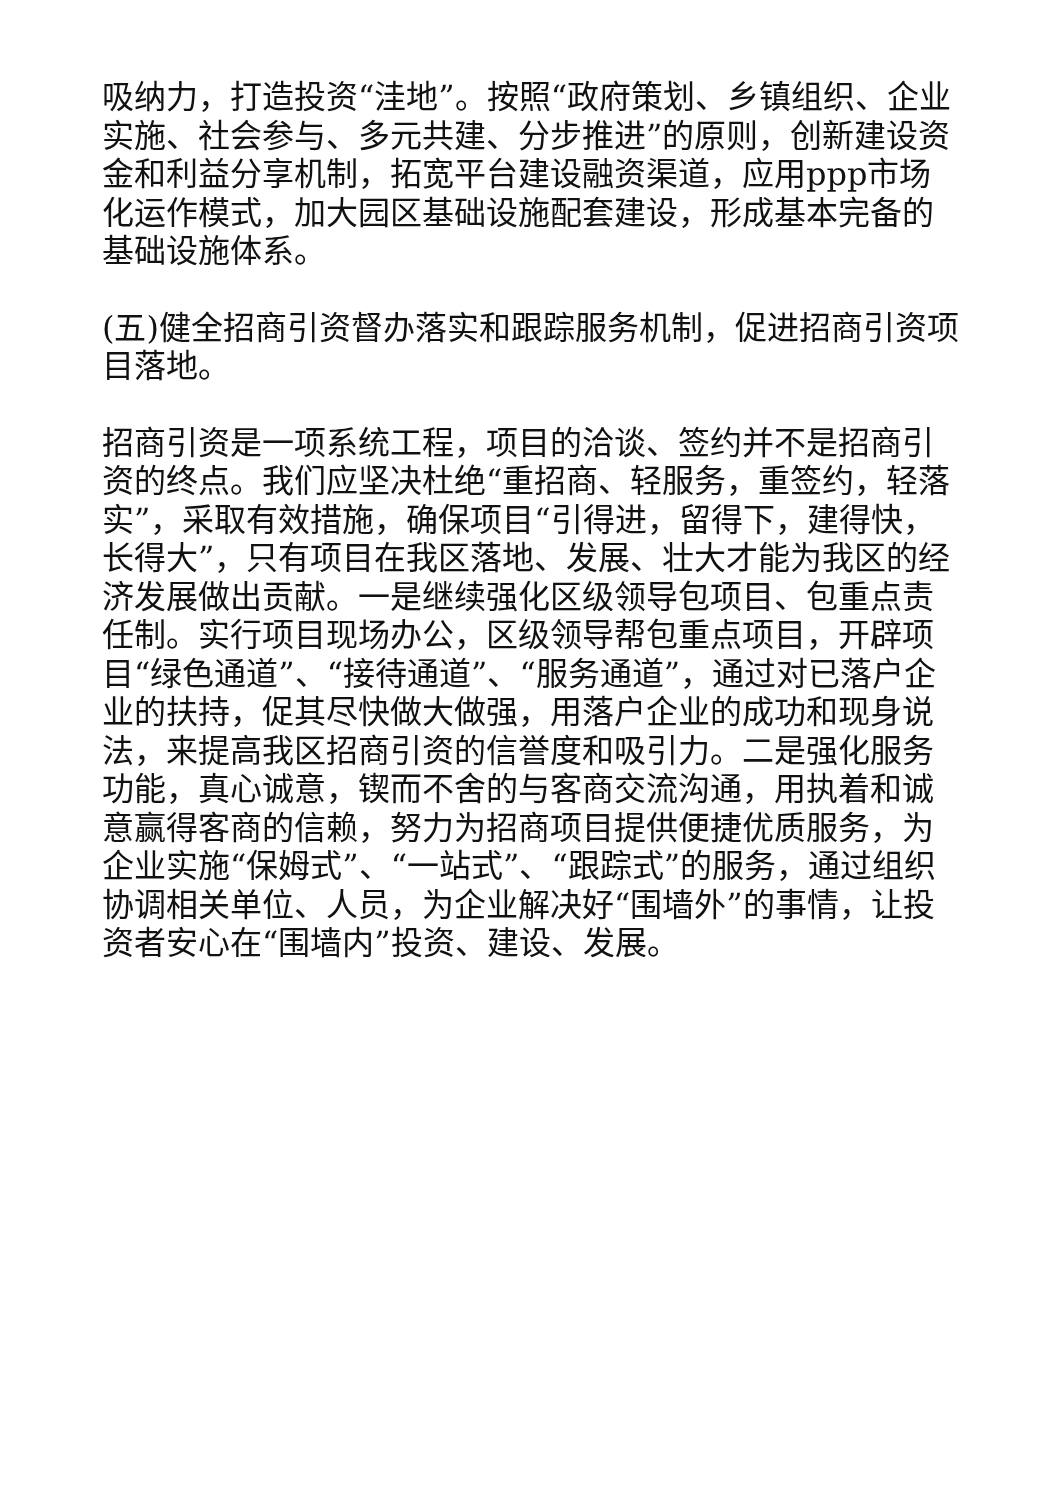吸纳力，打造投资“洼地”。按照“政府策划、乡镇组织、企业实施、社会参与、多元共建、分步推进”的原则，创新建设资金和利益分享机制，拓宽平台建设融资渠道，应用ppp市场化运作模式，加大园区基础设施配套建设，形成基本完备的基础设施体系。
(五)健全招商引资督办落实和跟踪服务机制，促进招商引资项目落地。
招商引资是一项系统工程，项目的洽谈、签约并不是招商引资的终点。我们应坚决杜绝“重招商、轻服务，重签约，轻落实”，采取有效措施，确保项目“引得进，留得下，建得快，长得大”，只有项目在我区落地、发展、壮大才能为我区的经济发展做出贡献。一是继续强化区级领导包项目、包重点责任制。实行项目现场办公，区级领导帮包重点项目，开辟项目“绿色通道”、“接待通道”、“服务通道”，通过对已落户企业的扶持，促其尽快做大做强，用落户企业的成功和现身说法，来提高我区招商引资的信誉度和吸引力。二是强化服务功能，真心诚意，锲而不舍的与客商交流沟通，用执着和诚意赢得客商的信赖，努力为招商项目提供便捷优质服务，为企业实施“保姆式”、“一站式”、“跟踪式”的服务，通过组织协调相关单位、人员，为企业解决好“围墙外”的事情，让投资者安心在“围墙内”投资、建设、发展。